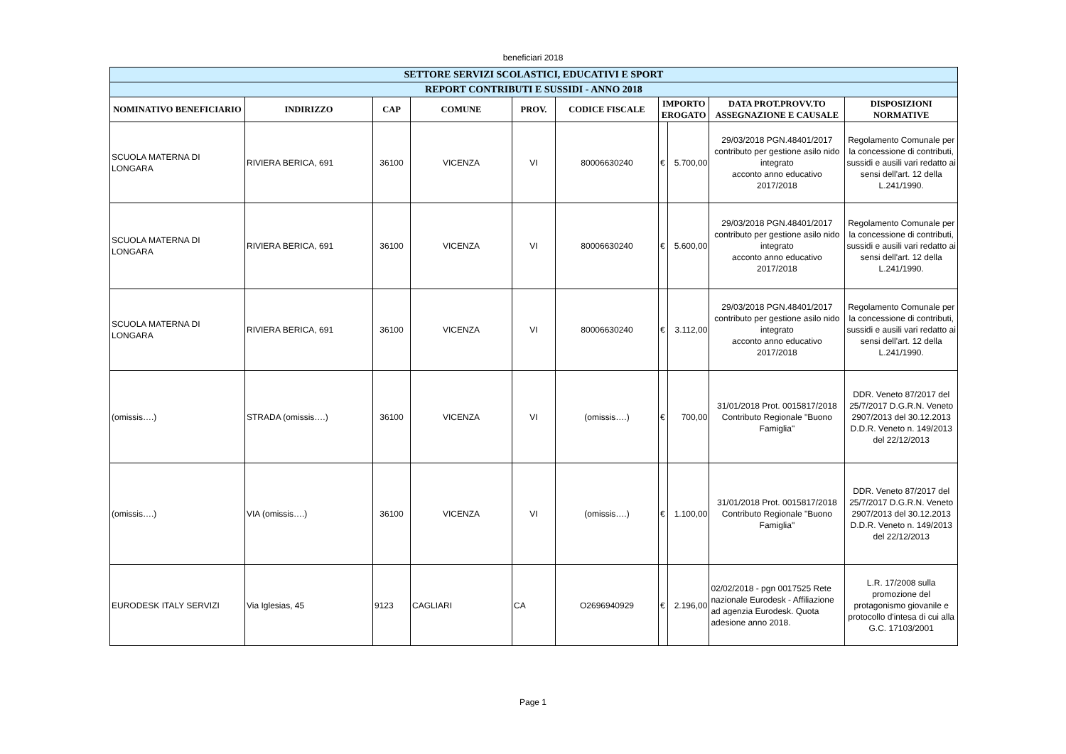beneficiari 2018
| SETTORE SERVIZI SCOLASTICI, EDUCATIVI E SPORT | | | | | | | | | |
| --- | --- | --- | --- | --- | --- | --- | --- | --- | --- |
| REPORT CONTRIBUTI E SUSSIDI - ANNO 2018 | | | | | | | | | |
| NOMINATIVO BENEFICIARIO | INDIRIZZO | CAP | COMUNE | PROV. | CODICE FISCALE | IMPORTO EROGATO | | DATA PROT.PROVV.TO ASSEGNAZIONE E CAUSALE | DISPOSIZIONI NORMATIVE |
| SCUOLA MATERNA DI LONGARA | RIVIERA BERICA, 691 | 36100 | VICENZA | VI | 80006630240 | € | 5.700,00 | 29/03/2018 PGN.48401/2017 contributo per gestione asilo nido integrato acconto anno educativo 2017/2018 | Regolamento Comunale per la concessione di contributi, sussidi e ausili vari redatto ai sensi dell'art. 12 della L.241/1990. |
| SCUOLA MATERNA DI LONGARA | RIVIERA BERICA, 691 | 36100 | VICENZA | VI | 80006630240 | € | 5.600,00 | 29/03/2018 PGN.48401/2017 contributo per gestione asilo nido integrato acconto anno educativo 2017/2018 | Regolamento Comunale per la concessione di contributi, sussidi e ausili vari redatto ai sensi dell'art. 12 della L.241/1990. |
| SCUOLA MATERNA DI LONGARA | RIVIERA BERICA, 691 | 36100 | VICENZA | VI | 80006630240 | € | 3.112,00 | 29/03/2018 PGN.48401/2017 contributo per gestione asilo nido integrato acconto anno educativo 2017/2018 | Regolamento Comunale per la concessione di contributi, sussidi e ausili vari redatto ai sensi dell'art. 12 della L.241/1990. |
| (omissis….) | STRADA (omissis….) | 36100 | VICENZA | VI | (omissis….) | € | 700,00 | 31/01/2018 Prot. 0015817/2018 Contributo Regionale "Buono Famiglia" | DDR. Veneto 87/2017 del 25/7/2017 D.G.R.N. Veneto 2907/2013 del 30.12.2013 D.D.R. Veneto n. 149/2013 del 22/12/2013 |
| (omissis….) | VIA (omissis….) | 36100 | VICENZA | VI | (omissis….) | € | 1.100,00 | 31/01/2018 Prot. 0015817/2018 Contributo Regionale "Buono Famiglia" | DDR. Veneto 87/2017 del 25/7/2017 D.G.R.N. Veneto 2907/2013 del 30.12.2013 D.D.R. Veneto n. 149/2013 del 22/12/2013 |
| EURODESK ITALY SERVIZI | Via Iglesias, 45 | 9123 | CAGLIARI | CA | O2696940929 | € | 2.196,00 | 02/02/2018 - pgn 0017525 Rete nazionale Eurodesk - Affiliazione ad agenzia Eurodesk. Quota adesione anno 2018. | L.R. 17/2008 sulla promozione del protagonismo giovanile e protocollo d'intesa di cui alla G.C. 17103/2001 |
Page 1